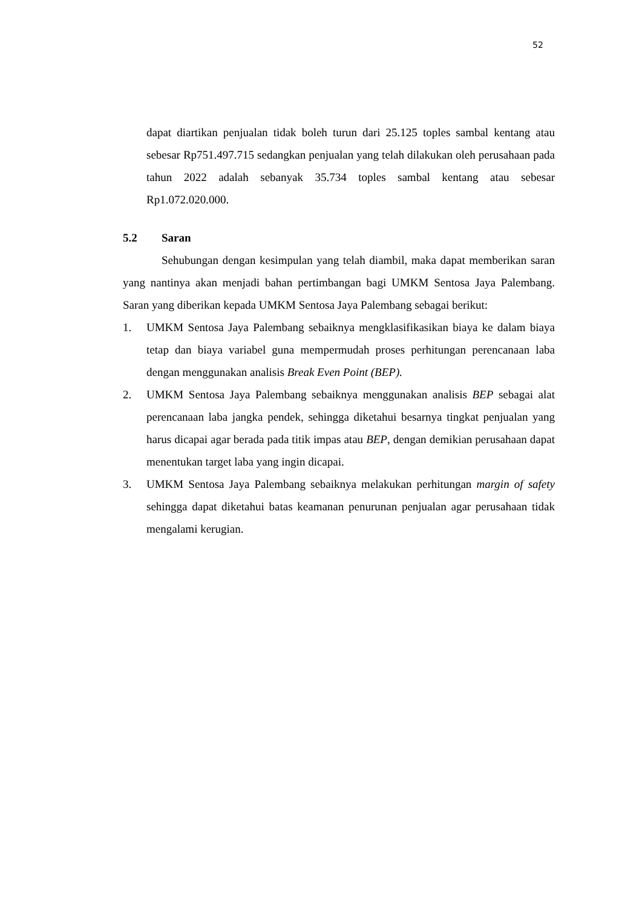52
dapat diartikan penjualan tidak boleh turun dari 25.125 toples sambal kentang atau sebesar Rp751.497.715 sedangkan penjualan yang telah dilakukan oleh perusahaan pada tahun 2022 adalah sebanyak 35.734 toples sambal kentang atau sebesar Rp1.072.020.000.
5.2 Saran
Sehubungan dengan kesimpulan yang telah diambil, maka dapat memberikan saran yang nantinya akan menjadi bahan pertimbangan bagi UMKM Sentosa Jaya Palembang. Saran yang diberikan kepada UMKM Sentosa Jaya Palembang sebagai berikut:
1. UMKM Sentosa Jaya Palembang sebaiknya mengklasifikasikan biaya ke dalam biaya tetap dan biaya variabel guna mempermudah proses perhitungan perencanaan laba dengan menggunakan analisis Break Even Point (BEP).
2. UMKM Sentosa Jaya Palembang sebaiknya menggunakan analisis BEP sebagai alat perencanaan laba jangka pendek, sehingga diketahui besarnya tingkat penjualan yang harus dicapai agar berada pada titik impas atau BEP, dengan demikian perusahaan dapat menentukan target laba yang ingin dicapai.
3. UMKM Sentosa Jaya Palembang sebaiknya melakukan perhitungan margin of safety sehingga dapat diketahui batas keamanan penurunan penjualan agar perusahaan tidak mengalami kerugian.